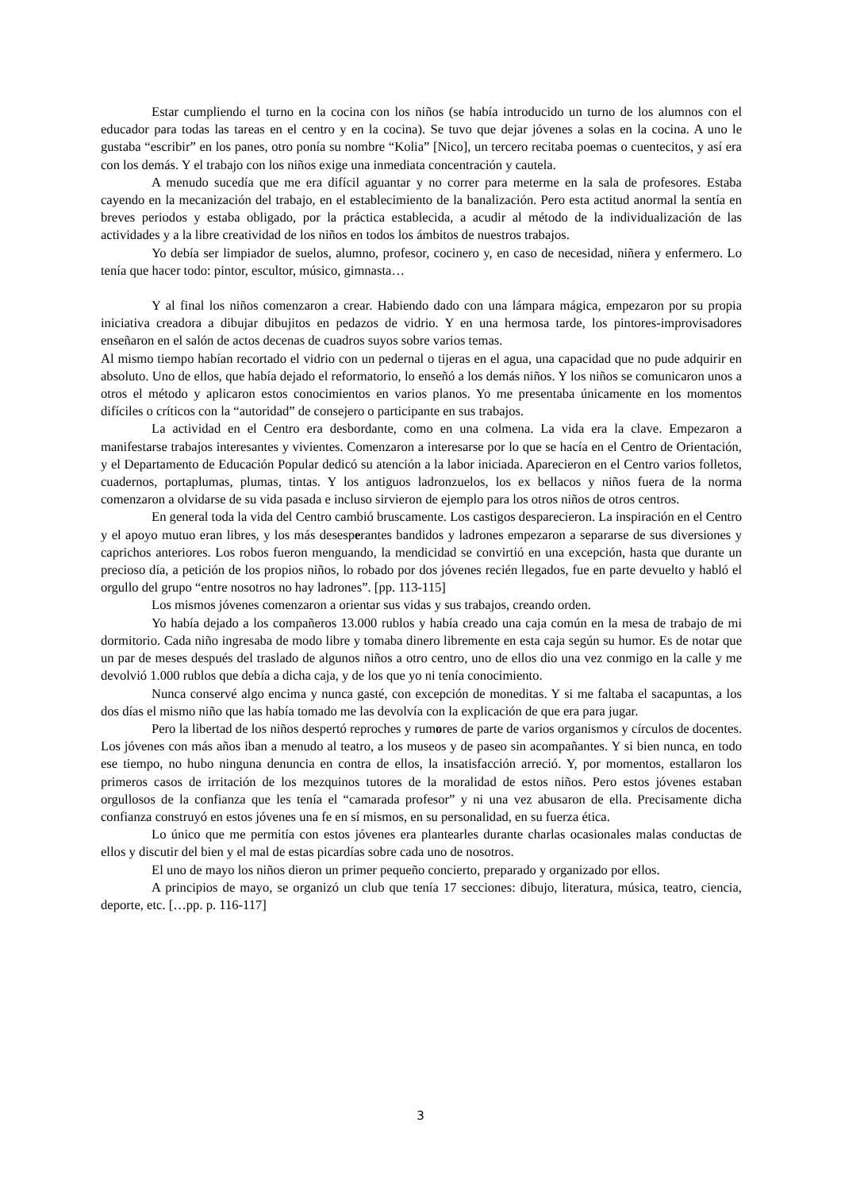Estar cumpliendo el turno en la cocina con los niños (se había introducido un turno de los alumnos con el educador para todas las tareas en el centro y en la cocina). Se tuvo que dejar jóvenes a solas en la cocina. A uno le gustaba “escribir” en los panes, otro ponía su nombre “Kolia” [Nico], un tercero recitaba poemas o cuentecitos, y así era con los demás. Y el trabajo con los niños exige una inmediata concentración y cautela.
A menudo sucedía que me era difícil aguantar y no correr para meterme en la sala de profesores. Estaba cayendo en la mecanización del trabajo, en el establecimiento de la banalización. Pero esta actitud anormal la sentía en breves periodos y estaba obligado, por la práctica establecida, a acudir al método de la individualización de las actividades y a la libre creatividad de los niños en todos los ámbitos de nuestros trabajos.
Yo debía ser limpiador de suelos, alumno, profesor, cocinero y, en caso de necesidad, niñera y enfermero. Lo tenía que hacer todo: pintor, escultor, músico, gimnasta…
Y al final los niños comenzaron a crear. Habiendo dado con una lámpara mágica, empezaron por su propia iniciativa creadora a dibujar dibujitos en pedazos de vidrio. Y en una hermosa tarde, los pintores-improvisadores enseñaron en el salón de actos decenas de cuadros suyos sobre varios temas.
Al mismo tiempo habían recortado el vidrio con un pedernal o tijeras en el agua, una capacidad que no pude adquirir en absoluto. Uno de ellos, que había dejado el reformatorio, lo enseñó a los demás niños. Y los niños se comunicaron unos a otros el método y aplicaron estos conocimientos en varios planos. Yo me presentaba únicamente en los momentos difíciles o críticos con la “autoridad” de consejero o participante en sus trabajos.
La actividad en el Centro era desbordante, como en una colmena. La vida era la clave. Empezaron a manifestarse trabajos interesantes y vivientes. Comenzaron a interesarse por lo que se hacía en el Centro de Orientación, y el Departamento de Educación Popular dedicó su atención a la labor iniciada. Aparecieron en el Centro varios folletos, cuadernos, portaplumas, plumas, tintas. Y los antiguos ladronzuelos, los ex bellacos y niños fuera de la norma comenzaron a olvidarse de su vida pasada e incluso sirvieron de ejemplo para los otros niños de otros centros.
En general toda la vida del Centro cambió bruscamente. Los castigos desparecieron. La inspiración en el Centro y el apoyo mutuo eran libres, y los más desesperantes bandidos y ladrones empezaron a separarse de sus diversiones y caprichos anteriores. Los robos fueron menguando, la mendicidad se convirtió en una excepción, hasta que durante un precioso día, a petición de los propios niños, lo robado por dos jóvenes recién llegados, fue en parte devuelto y habló el orgullo del grupo “entre nosotros no hay ladrones”. [pp. 113-115]
Los mismos jóvenes comenzaron a orientar sus vidas y sus trabajos, creando orden.
Yo había dejado a los compañeros 13.000 rublos y había creado una caja común en la mesa de trabajo de mi dormitorio. Cada niño ingresaba de modo libre y tomaba dinero libremente en esta caja según su humor. Es de notar que un par de meses después del traslado de algunos niños a otro centro, uno de ellos dio una vez conmigo en la calle y me devolvió 1.000 rublos que debía a dicha caja, y de los que yo ni tenía conocimiento.
Nunca conservé algo encima y nunca gasté, con excepción de moneditas. Y si me faltaba el sacapuntas, a los dos días el mismo niño que las había tomado me las devolvía con la explicación de que era para jugar.
Pero la libertad de los niños despertó reproches y rumores de parte de varios organismos y círculos de docentes. Los jóvenes con más años iban a menudo al teatro, a los museos y de paseo sin acompañantes. Y si bien nunca, en todo ese tiempo, no hubo ninguna denuncia en contra de ellos, la insatisfacción arreció. Y, por momentos, estallaron los primeros casos de irritación de los mezquinos tutores de la moralidad de estos niños. Pero estos jóvenes estaban orgullosos de la confianza que les tenía el “camarada profesor” y ni una vez abusaron de ella. Precisamente dicha confianza construyó en estos jóvenes una fe en sí mismos, en su personalidad, en su fuerza ética.
Lo único que me permitía con estos jóvenes era plantearles durante charlas ocasionales malas conductas de ellos y discutir del bien y el mal de estas picardías sobre cada uno de nosotros.
El uno de mayo los niños dieron un primer pequeño concierto, preparado y organizado por ellos.
A principios de mayo, se organizó un club que tenía 17 secciones: dibujo, literatura, música, teatro, ciencia, deporte, etc. […pp. p. 116-117]
3